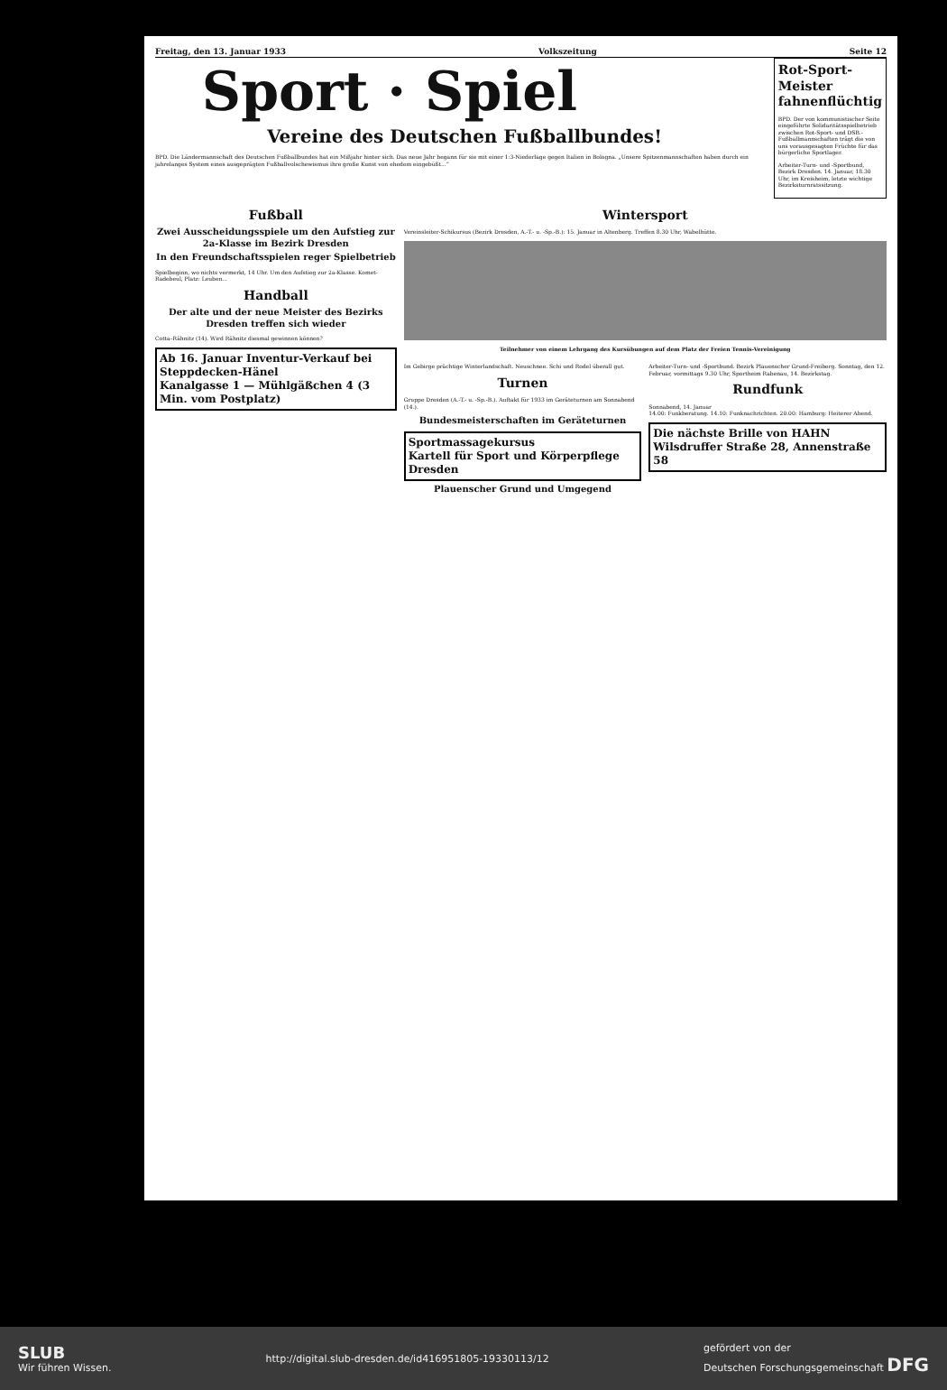Freitag, den 13. Januar 1933 Volkszeitung Seite 12
Sport · Spiel
Vereine des Deutschen Fußballbundes!
BPD. Die Ländermannschaft des Deutschen Fußballbundes hat ein Mißjahr hinter sich. Das neue Jahr begann für sie mit einer 1:3-Niederlage gegen Italien in Bologna. „Unsere Spitzenmannschaften haben durch ein jahrelanges System eines ausgeprägten Fußballvolschewismus ihre große Kunst von ehedem eingebüßt...“
Rot-Sport-Meister fahnenflüchtig
BPD. Der von kommunistischer Seite eingeführte Solidaritätsspielbetrieb zwischen Rot-Sport- und DSB.-Fußballmannschaften trägt die von uns vorausgesagten Früchte für das bürgerliche Sportlager.
Arbeiter-Turn- und -Sportbund, Bezirk Dresden. 14. Januar, 18.30 Uhr, im Kreisheim, letzte wichtige Bezirksturnratssitzung.
Fußball
Zwei Ausscheidungsspiele um den Aufstieg zur 2a-Klasse im Bezirk Dresden
In den Freundschaftsspielen reger Spielbetrieb
Spielbeginn, wo nichts vermerkt, 14 Uhr. Um den Aufstieg zur 2a-Klasse. Komet-Radebeul, Platz: Leuben...
Handball
Der alte und der neue Meister des Bezirks Dresden treffen sich wieder
Cotta–Rähnitz (14). Wird Rähnitz diesmal gewinnen können?
Ab 16. Januar Inventur-Verkauf bei Steppdecken-Hänel
Kanalgasse 1 — Mühlgäßchen 4 (3 Min. vom Postplatz)
Wintersport
Vereinsleiter-Schikursus (Bezirk Dresden, A.-T.- u. -Sp.-B.): 15. Januar in Altenberg. Treffen 8.30 Uhr, Wabelhütte.
Teilnehmer von einem Lehrgang des Kursübungen auf dem Platz der Freien Tennis-Vereinigung
Im Gebirge prächtige Winterlandschaft. Neuschnee. Schi und Rodel überall gut.
Turnen
Gruppe Dresden (A.-T.- u. -Sp.-B.). Auftakt für 1933 im Geräteturnen am Sonnabend (14.).
Bundesmeisterschaften im Geräteturnen
Sportmassagekursus
Kartell für Sport und Körperpflege Dresden
Plauenscher Grund und Umgegend
Arbeiter-Turn- und -Sportbund. Bezirk Plauenscher Grund-Freiberg. Sonntag, den 12. Februar, vormittags 9.30 Uhr, Sportheim Rabenau, 14. Bezirkstag.
Rundfunk
Sonnabend, 14. Januar
14.00: Funkberatung. 14.10: Funknachrichten. 20.00: Hamburg: Heiterer Abend.
Die nächste Brille von HAHN
Wilsdruffer Straße 28, Annenstraße 58
SLUB
Wir führen Wissen. http://digital.slub-dresden.de/id416951805-19330113/12 gefördert von der
Deutschen Forschungsgemeinschaft DFG